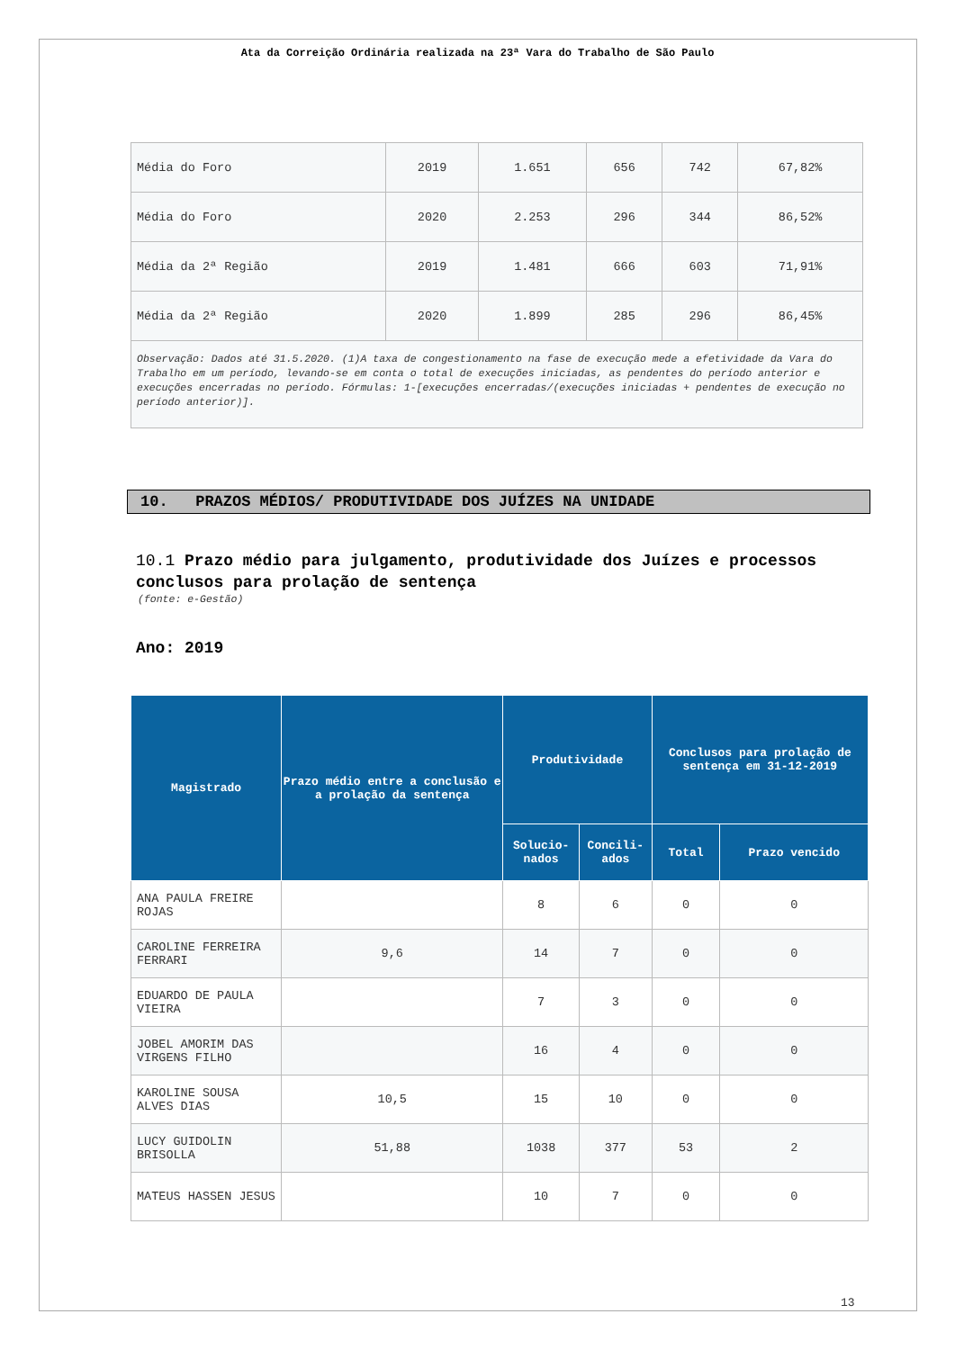Ata da Correição Ordinária realizada na 23ª Vara do Trabalho de São Paulo
| Média do Foro | 2019 | 1.651 | 656 | 742 | 67,82% |
| Média do Foro | 2020 | 2.253 | 296 | 344 | 86,52% |
| Média da 2ª Região | 2019 | 1.481 | 666 | 603 | 71,91% |
| Média da 2ª Região | 2020 | 1.899 | 285 | 296 | 86,45% |
| Observação: Dados até 31.5.2020. (1)A taxa de congestionamento na fase de execução mede a efetividade da Vara do Trabalho em um período, levando-se em conta o total de execuções iniciadas, as pendentes do período anterior e execuções encerradas no período. Fórmulas: 1-[execuções encerradas/(execuções iniciadas + pendentes de execução no período anterior)]. | | | | | |
10. PRAZOS MÉDIOS/ PRODUTIVIDADE DOS JUÍZES NA UNIDADE
10.1 Prazo médio para julgamento, produtividade dos Juízes e processos conclusos para prolação de sentença
(fonte: e-Gestão)
Ano: 2019
| Magistrado | Prazo médio entre a conclusão e a prolação da sentença | Produtividade | | Conclusos para prolação de sentença em 31-12-2019 | |
| --- | --- | --- | --- | --- | --- |
| | | Solucio-nados | Concili-ados | Total | Prazo vencido |
| ANA PAULA FREIRE ROJAS | | 8 | 6 | 0 | 0 |
| CAROLINE FERREIRA FERRARI | 9,6 | 14 | 7 | 0 | 0 |
| EDUARDO DE PAULA VIEIRA | | 7 | 3 | 0 | 0 |
| JOBEL AMORIM DAS VIRGENS FILHO | | 16 | 4 | 0 | 0 |
| KAROLINE SOUSA ALVES DIAS | 10,5 | 15 | 10 | 0 | 0 |
| LUCY GUIDOLIN BRISOLLA | 51,88 | 1038 | 377 | 53 | 2 |
| MATEUS HASSEN JESUS | | 10 | 7 | 0 | 0 |
13